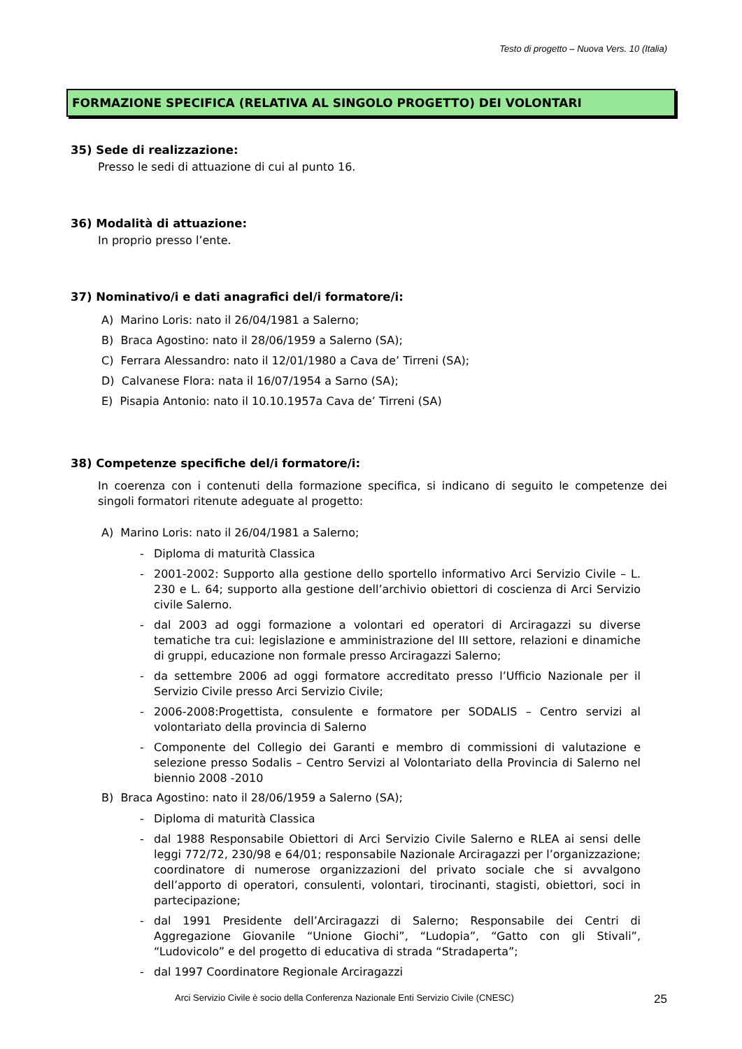Testo di progetto – Nuova Vers. 10 (Italia)
FORMAZIONE SPECIFICA (RELATIVA AL SINGOLO PROGETTO) DEI VOLONTARI
35) Sede di realizzazione:
Presso le sedi di attuazione di cui al punto 16.
36) Modalità di attuazione:
In proprio presso l’ente.
37) Nominativo/i e dati anagrafici del/i formatore/i:
A) Marino Loris: nato il 26/04/1981 a Salerno;
B) Braca Agostino: nato il 28/06/1959 a Salerno (SA);
C) Ferrara Alessandro: nato il 12/01/1980 a Cava de’ Tirreni (SA);
D) Calvanese Flora: nata il 16/07/1954 a Sarno (SA);
E) Pisapia Antonio: nato il 10.10.1957a Cava de’ Tirreni (SA)
38) Competenze specifiche del/i formatore/i:
In coerenza con i contenuti della formazione specifica, si indicano di seguito le competenze dei singoli formatori ritenute adeguate al progetto:
A) Marino Loris: nato il 26/04/1981 a Salerno;
- Diploma di maturità Classica
- 2001-2002: Supporto alla gestione dello sportello informativo Arci Servizio Civile – L. 230 e L. 64; supporto alla gestione dell’archivio obiettori di coscienza di Arci Servizio civile Salerno.
- dal 2003 ad oggi formazione a volontari ed operatori di Arciragazzi su diverse tematiche tra cui: legislazione e amministrazione del III settore, relazioni e dinamiche di gruppi, educazione non formale presso Arciragazzi Salerno;
- da settembre 2006 ad oggi formatore accreditato presso l’Ufficio Nazionale per il Servizio Civile presso Arci Servizio Civile;
- 2006-2008:Progettista, consulente e formatore per SODALIS – Centro servizi al volontariato della provincia di Salerno
- Componente del Collegio dei Garanti e membro di commissioni di valutazione e selezione presso Sodalis – Centro Servizi al Volontariato della Provincia di Salerno nel biennio 2008 -2010
B) Braca Agostino: nato il 28/06/1959 a Salerno (SA);
- Diploma di maturità Classica
- dal 1988 Responsabile Obiettori di Arci Servizio Civile Salerno e RLEA ai sensi delle leggi 772/72, 230/98 e 64/01; responsabile Nazionale Arciragazzi per l’organizzazione; coordinatore di numerose organizzazioni del privato sociale che si avvalgono dell’apporto di operatori, consulenti, volontari, tirocinanti, stagisti, obiettori, soci in partecipazione;
- dal 1991 Presidente dell’Arciragazzi di Salerno; Responsabile dei Centri di Aggregazione Giovanile “Unione Giochi”, “Ludopia”, “Gatto con gli Stivali”, “Ludovicolo” e del progetto di educativa di strada “Stradaperta”;
- dal 1997 Coordinatore Regionale Arciragazzi
Arci Servizio Civile è socio della Conferenza Nazionale Enti Servizio Civile (CNESC) 25